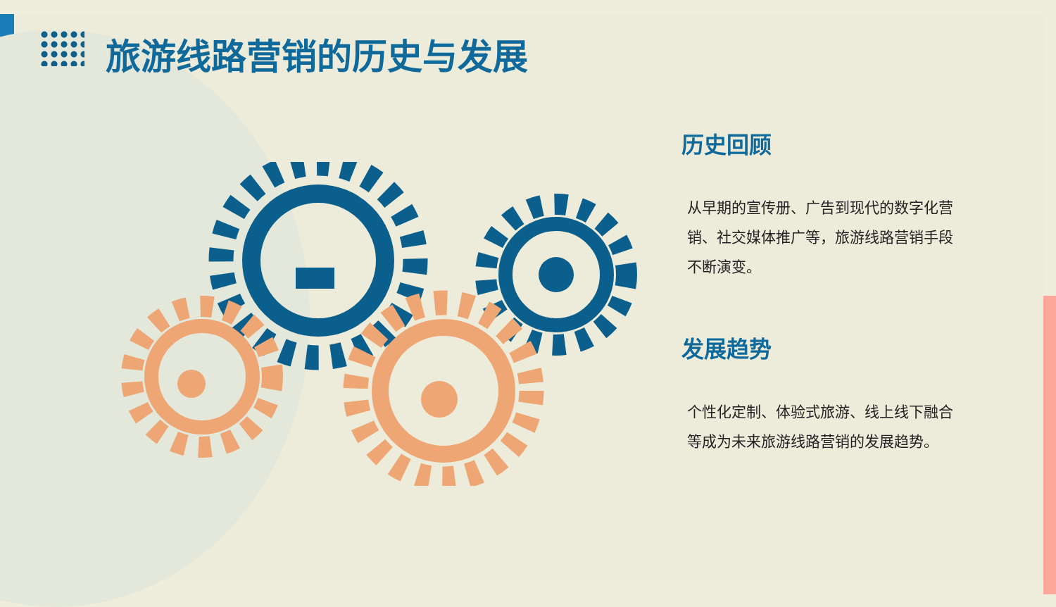旅游线路营销的历史与发展
历史回顾
从早期的宣传册、广告到现代的数字化营销、社交媒体推广等，旅游线路营销手段不断演变。
发展趋势
个性化定制、体验式旅游、线上线下融合等成为未来旅游线路营销的发展趋势。